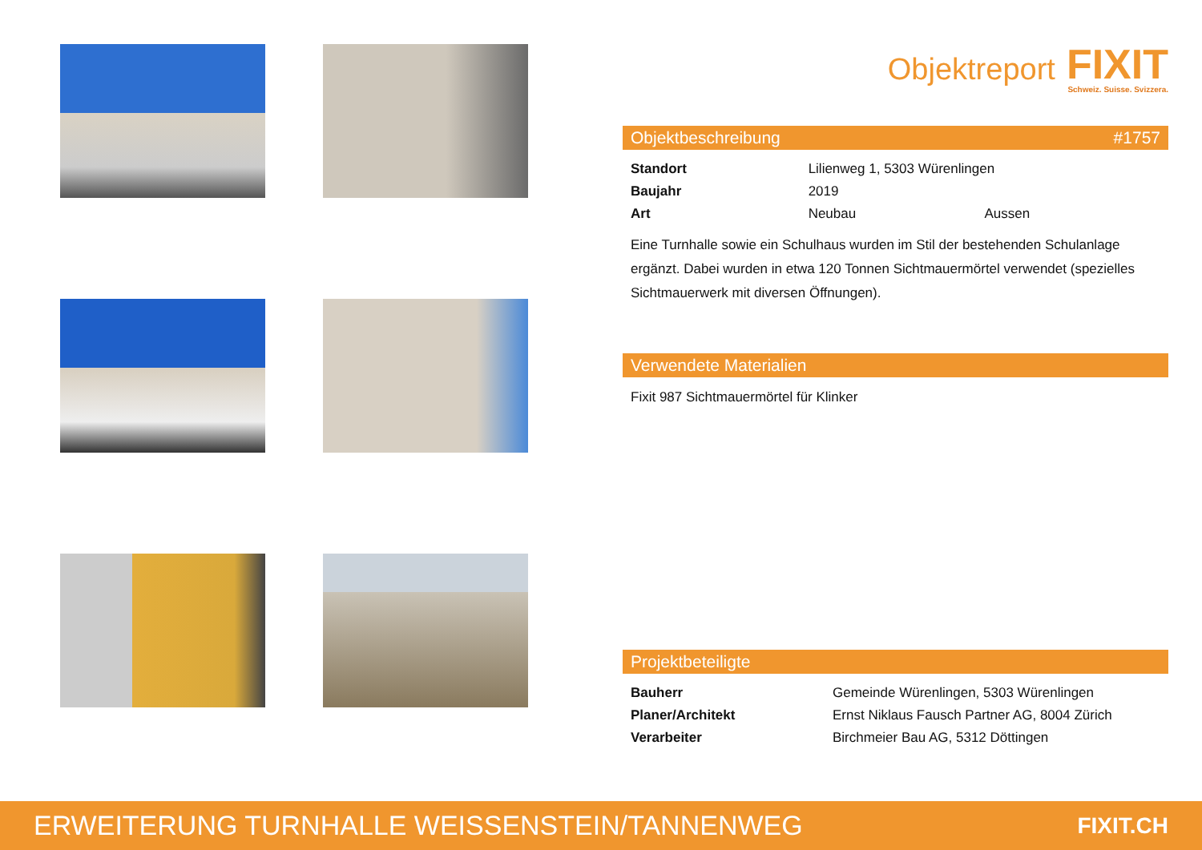Objektreport
FIXIT
Schweiz. Suisse. Svizzera.
Objektbeschreibung #1757
| Standort | Lilienweg 1, 5303 Würenlingen | |
| Baujahr | 2019 | |
| Art | Neubau | Aussen |
Eine Turnhalle sowie ein Schulhaus wurden im Stil der bestehenden Schulanlage ergänzt. Dabei wurden in etwa 120 Tonnen Sichtmauermörtel verwendet (spezielles Sichtmauerwerk mit diversen Öffnungen).
Verwendete Materialien
Fixit 987 Sichtmauermörtel für Klinker
Projektbeteiligte
| Bauherr | Gemeinde Würenlingen, 5303 Würenlingen |
| Planer/Architekt | Ernst Niklaus Fausch Partner AG, 8004 Zürich |
| Verarbeiter | Birchmeier Bau AG, 5312 Döttingen |
ERWEITERUNG TURNHALLE WEISSENSTEIN/TANNENWEG FIXIT.CH